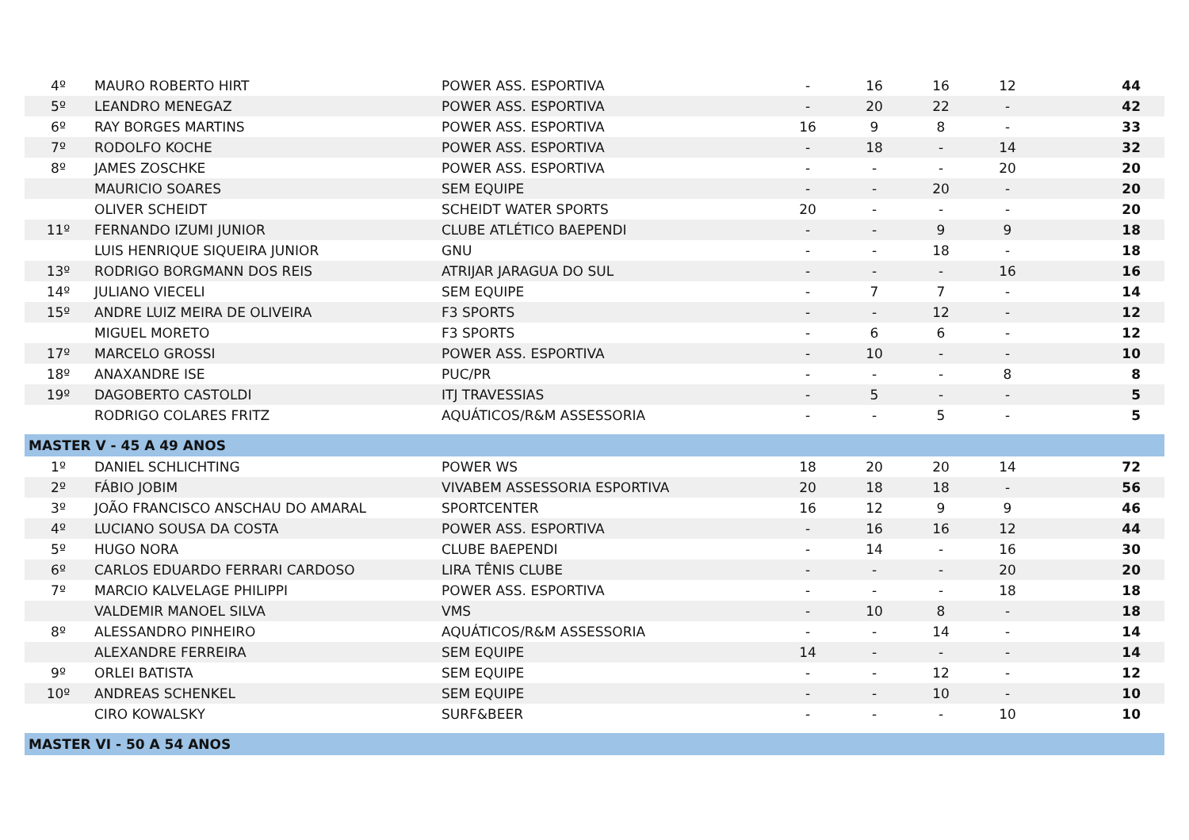| 4º | MAURO ROBERTO HIRT | POWER ASS. ESPORTIVA | - | 16 | 16 | 12 | 44 |
| 5º | LEANDRO MENEGAZ | POWER ASS. ESPORTIVA | - | 20 | 22 | - | 42 |
| 6º | RAY BORGES MARTINS | POWER ASS. ESPORTIVA | 16 | 9 | 8 | - | 33 |
| 7º | RODOLFO KOCHE | POWER ASS. ESPORTIVA | - | 18 | - | 14 | 32 |
| 8º | JAMES ZOSCHKE | POWER ASS. ESPORTIVA | - | - | - | 20 | 20 |
| | MAURICIO SOARES | SEM EQUIPE | - | - | 20 | - | 20 |
| | OLIVER SCHEIDT | SCHEIDT WATER SPORTS | 20 | - | - | - | 20 |
| 11º | FERNANDO IZUMI JUNIOR | CLUBE ATLÉTICO BAEPENDI | - | - | 9 | 9 | 18 |
| | LUIS HENRIQUE SIQUEIRA JUNIOR | GNU | - | - | 18 | - | 18 |
| 13º | RODRIGO BORGMANN DOS REIS | ATRIJAR JARAGUA DO SUL | - | - | - | 16 | 16 |
| 14º | JULIANO VIECELI | SEM EQUIPE | - | 7 | 7 | - | 14 |
| 15º | ANDRE LUIZ MEIRA DE OLIVEIRA | F3 SPORTS | - | - | 12 | - | 12 |
| | MIGUEL MORETO | F3 SPORTS | - | 6 | 6 | - | 12 |
| 17º | MARCELO GROSSI | POWER ASS. ESPORTIVA | - | 10 | - | - | 10 |
| 18º | ANAXANDRE ISE | PUC/PR | - | - | - | 8 | 8 |
| 19º | DAGOBERTO CASTOLDI | ITJ TRAVESSIAS | - | 5 | - | - | 5 |
| | RODRIGO COLARES FRITZ | AQUÁTICOS/R&M ASSESSORIA | - | - | 5 | - | 5 |
| MASTER V - 45 A 49 ANOS | | | | | | | |
| 1º | DANIEL SCHLICHTING | POWER WS | 18 | 20 | 20 | 14 | 72 |
| 2º | FÁBIO JOBIM | VIVABEM ASSESSORIA ESPORTIVA | 20 | 18 | 18 | - | 56 |
| 3º | JOÃO FRANCISCO ANSCHAU DO AMARAL | SPORTCENTER | 16 | 12 | 9 | 9 | 46 |
| 4º | LUCIANO SOUSA DA COSTA | POWER ASS. ESPORTIVA | - | 16 | 16 | 12 | 44 |
| 5º | HUGO NORA | CLUBE BAEPENDI | - | 14 | - | 16 | 30 |
| 6º | CARLOS EDUARDO FERRARI CARDOSO | LIRA TÊNIS CLUBE | - | - | - | 20 | 20 |
| 7º | MARCIO KALVELAGE PHILIPPI | POWER ASS. ESPORTIVA | - | - | - | 18 | 18 |
| | VALDEMIR MANOEL SILVA | VMS | - | 10 | 8 | - | 18 |
| 8º | ALESSANDRO PINHEIRO | AQUÁTICOS/R&M ASSESSORIA | - | - | 14 | - | 14 |
| | ALEXANDRE FERREIRA | SEM EQUIPE | 14 | - | - | - | 14 |
| 9º | ORLEI BATISTA | SEM EQUIPE | - | - | 12 | - | 12 |
| 10º | ANDREAS SCHENKEL | SEM EQUIPE | - | - | 10 | - | 10 |
| | CIRO KOWALSKY | SURF&BEER | - | - | - | 10 | 10 |
| MASTER VI - 50 A 54 ANOS | | | | | | | |